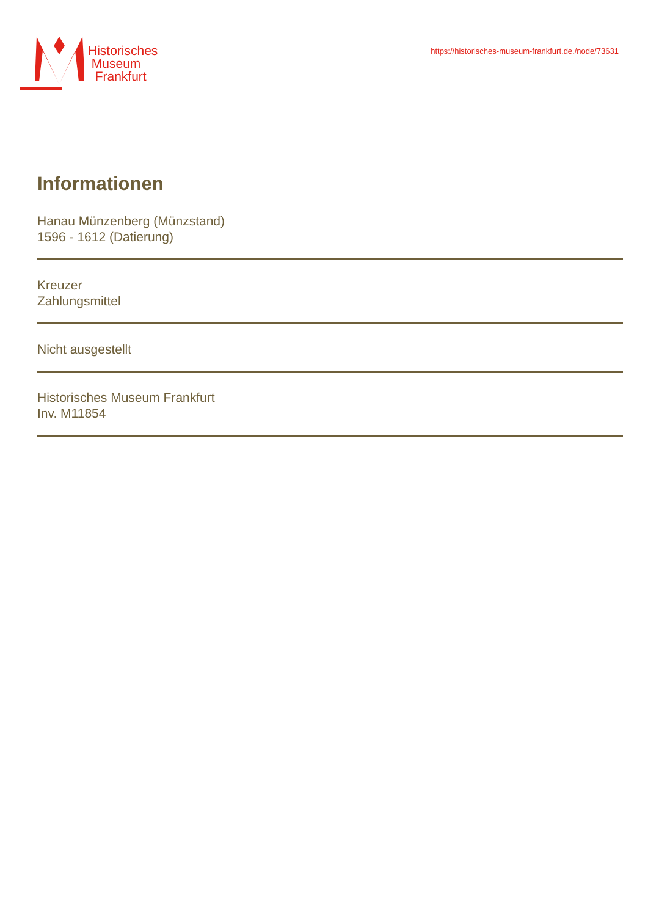Historisches
Museum
Frankfurt
https://historisches-museum-frankfurt.de./node/73631
Informationen
Hanau Münzenberg (Münzstand)
1596 - 1612 (Datierung)
Kreuzer
Zahlungsmittel
Nicht ausgestellt
Historisches Museum Frankfurt
Inv. M11854